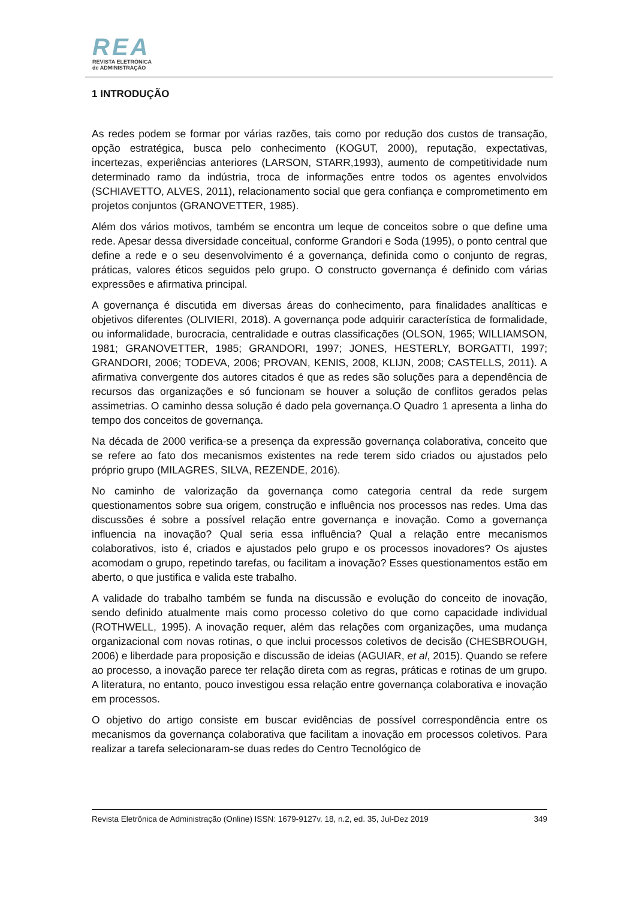REA
REVISTA ELETRÔNICA
de ADMINISTRAÇÃO
1 INTRODUÇÃO
As redes podem se formar por várias razões, tais como por redução dos custos de transação, opção estratégica, busca pelo conhecimento (KOGUT, 2000), reputação, expectativas, incertezas, experiências anteriores (LARSON, STARR,1993), aumento de competitividade num determinado ramo da indústria, troca de informações entre todos os agentes envolvidos (SCHIAVETTO, ALVES, 2011), relacionamento social que gera confiança e comprometimento em projetos conjuntos (GRANOVETTER, 1985).
Além dos vários motivos, também se encontra um leque de conceitos sobre o que define uma rede. Apesar dessa diversidade conceitual, conforme Grandori e Soda (1995), o ponto central que define a rede e o seu desenvolvimento é a governança, definida como o conjunto de regras, práticas, valores éticos seguidos pelo grupo. O constructo governança é definido com várias expressões e afirmativa principal.
A governança é discutida em diversas áreas do conhecimento, para finalidades analíticas e objetivos diferentes (OLIVIERI, 2018). A governança pode adquirir característica de formalidade, ou informalidade, burocracia, centralidade e outras classificações (OLSON, 1965; WILLIAMSON, 1981; GRANOVETTER, 1985; GRANDORI, 1997; JONES, HESTERLY, BORGATTI, 1997; GRANDORI, 2006; TODEVA, 2006; PROVAN, KENIS, 2008, KLIJN, 2008; CASTELLS, 2011). A afirmativa convergente dos autores citados é que as redes são soluções para a dependência de recursos das organizações e só funcionam se houver a solução de conflitos gerados pelas assimetrias. O caminho dessa solução é dado pela governança.O Quadro 1 apresenta a linha do tempo dos conceitos de governança.
Na década de 2000 verifica-se a presença da expressão governança colaborativa, conceito que se refere ao fato dos mecanismos existentes na rede terem sido criados ou ajustados pelo próprio grupo (MILAGRES, SILVA, REZENDE, 2016).
No caminho de valorização da governança como categoria central da rede surgem questionamentos sobre sua origem, construção e influência nos processos nas redes. Uma das discussões é sobre a possível relação entre governança e inovação. Como a governança influencia na inovação? Qual seria essa influência? Qual a relação entre mecanismos colaborativos, isto é, criados e ajustados pelo grupo e os processos inovadores? Os ajustes acomodam o grupo, repetindo tarefas, ou facilitam a inovação? Esses questionamentos estão em aberto, o que justifica e valida este trabalho.
A validade do trabalho também se funda na discussão e evolução do conceito de inovação, sendo definido atualmente mais como processo coletivo do que como capacidade individual (ROTHWELL, 1995). A inovação requer, além das relações com organizações, uma mudança organizacional com novas rotinas, o que inclui processos coletivos de decisão (CHESBROUGH, 2006) e liberdade para proposição e discussão de ideias (AGUIAR, et al, 2015). Quando se refere ao processo, a inovação parece ter relação direta com as regras, práticas e rotinas de um grupo. A literatura, no entanto, pouco investigou essa relação entre governança colaborativa e inovação em processos.
O objetivo do artigo consiste em buscar evidências de possível correspondência entre os mecanismos da governança colaborativa que facilitam a inovação em processos coletivos. Para realizar a tarefa selecionaram-se duas redes do Centro Tecnológico de
Revista Eletrônica de Administração (Online) ISSN: 1679-9127v. 18, n.2, ed. 35, Jul-Dez 2019 349